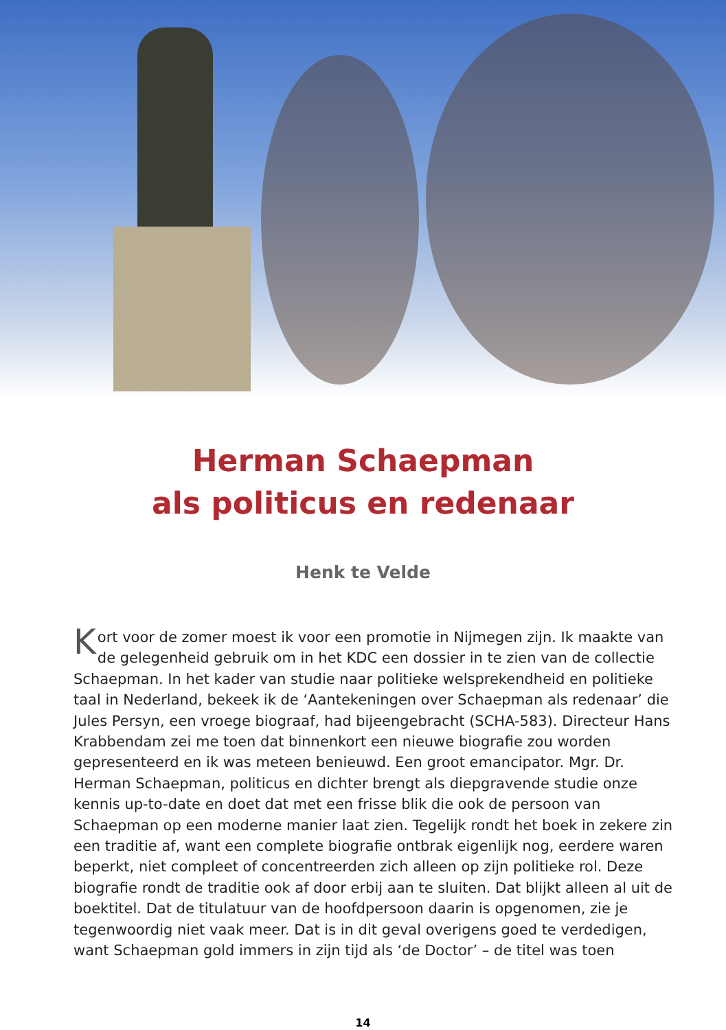Herman Schaepman
als politicus en redenaar
Henk te Velde
Kort voor de zomer moest ik voor een promotie in Nijmegen zijn. Ik maakte van de gelegenheid gebruik om in het KDC een dossier in te zien van de collectie Schaepman. In het kader van studie naar politieke welsprekendheid en politieke taal in Nederland, bekeek ik de ‘Aantekeningen over Schaepman als redenaar’ die Jules Persyn, een vroege biograaf, had bijeengebracht (SCHA-583). Directeur Hans Krabbendam zei me toen dat binnenkort een nieuwe biografie zou worden gepresenteerd en ik was meteen benieuwd. Een groot emancipator. Mgr. Dr. Herman Schaepman, politicus en dichter brengt als diepgravende studie onze kennis up-to-date en doet dat met een frisse blik die ook de persoon van Schaepman op een moderne manier laat zien. Tegelijk rondt het boek in zekere zin een traditie af, want een complete biografie ontbrak eigenlijk nog, eerdere waren beperkt, niet compleet of concentreerden zich alleen op zijn politieke rol. Deze biografie rondt de traditie ook af door erbij aan te sluiten. Dat blijkt alleen al uit de boektitel. Dat de titulatuur van de hoofdpersoon daarin is opgenomen, zie je tegenwoordig niet vaak meer. Dat is in dit geval overigens goed te verdedigen, want Schaepman gold immers in zijn tijd als ‘de Doctor’ – de titel was toen
14